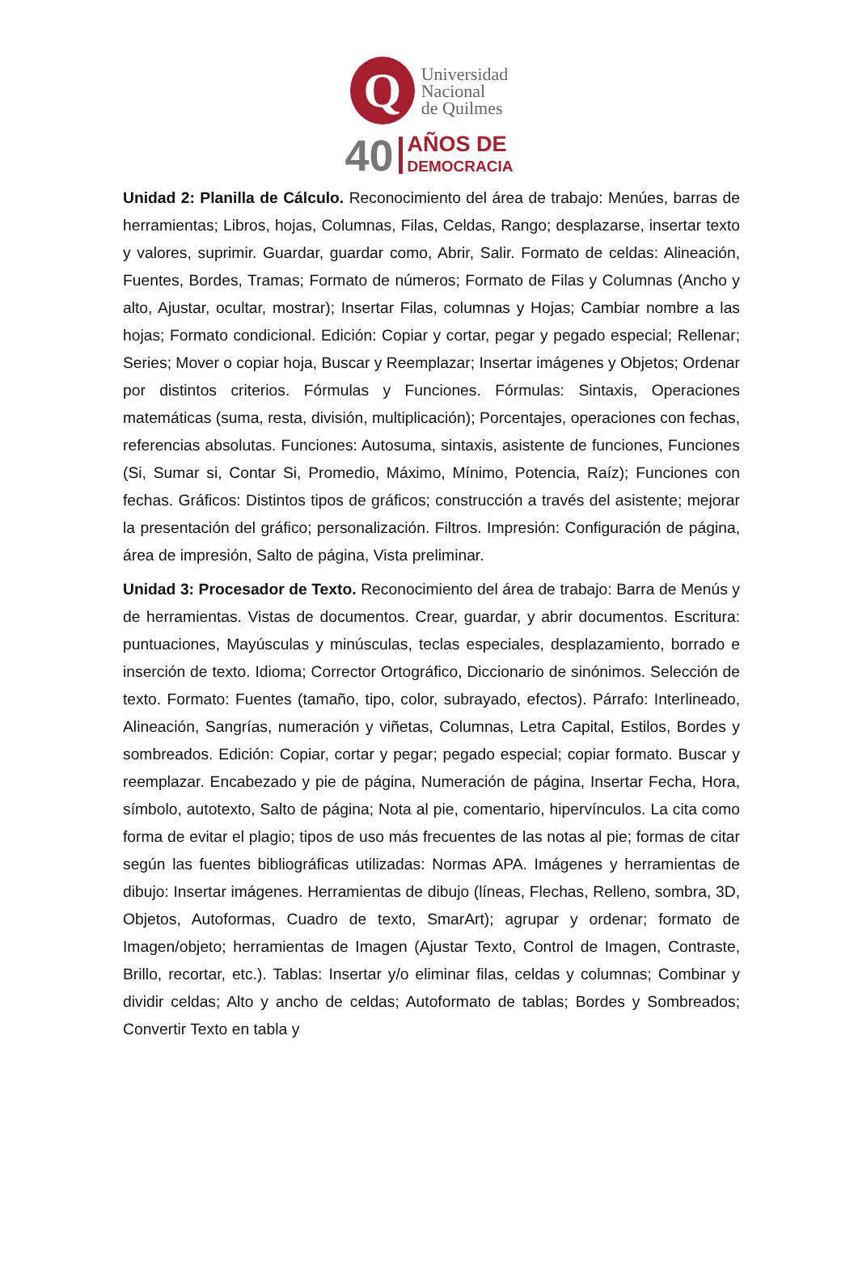Q
Universidad
Nacional
de Quilmes
40
AÑOS DE
DEMOCRACIA
Unidad 2: Planilla de Cálculo. Reconocimiento del área de trabajo: Menúes, barras de herramientas; Libros, hojas, Columnas, Filas, Celdas, Rango; desplazarse, insertar texto y valores, suprimir. Guardar, guardar como, Abrir, Salir. Formato de celdas: Alineación, Fuentes, Bordes, Tramas; Formato de números; Formato de Filas y Columnas (Ancho y alto, Ajustar, ocultar, mostrar); Insertar Filas, columnas y Hojas; Cambiar nombre a las hojas; Formato condicional. Edición: Copiar y cortar, pegar y pegado especial; Rellenar; Series; Mover o copiar hoja, Buscar y Reemplazar; Insertar imágenes y Objetos; Ordenar por distintos criterios. Fórmulas y Funciones. Fórmulas: Sintaxis, Operaciones matemáticas (suma, resta, división, multiplicación); Porcentajes, operaciones con fechas, referencias absolutas. Funciones: Autosuma, sintaxis, asistente de funciones, Funciones (Si, Sumar si, Contar Si, Promedio, Máximo, Mínimo, Potencia, Raíz); Funciones con fechas. Gráficos: Distintos tipos de gráficos; construcción a través del asistente; mejorar la presentación del gráfico; personalización. Filtros. Impresión: Configuración de página, área de impresión, Salto de página, Vista preliminar.
Unidad 3: Procesador de Texto. Reconocimiento del área de trabajo: Barra de Menús y de herramientas. Vistas de documentos. Crear, guardar, y abrir documentos. Escritura: puntuaciones, Mayúsculas y minúsculas, teclas especiales, desplazamiento, borrado e inserción de texto. Idioma; Corrector Ortográfico, Diccionario de sinónimos. Selección de texto. Formato: Fuentes (tamaño, tipo, color, subrayado, efectos). Párrafo: Interlineado, Alineación, Sangrías, numeración y viñetas, Columnas, Letra Capital, Estilos, Bordes y sombreados. Edición: Copiar, cortar y pegar; pegado especial; copiar formato. Buscar y reemplazar. Encabezado y pie de página, Numeración de página, Insertar Fecha, Hora, símbolo, autotexto, Salto de página; Nota al pie, comentario, hipervínculos. La cita como forma de evitar el plagio; tipos de uso más frecuentes de las notas al pie; formas de citar según las fuentes bibliográficas utilizadas: Normas APA. Imágenes y herramientas de dibujo: Insertar imágenes. Herramientas de dibujo (líneas, Flechas, Relleno, sombra, 3D, Objetos, Autoformas, Cuadro de texto, SmarArt); agrupar y ordenar; formato de Imagen/objeto; herramientas de Imagen (Ajustar Texto, Control de Imagen, Contraste, Brillo, recortar, etc.). Tablas: Insertar y/o eliminar filas, celdas y columnas; Combinar y dividir celdas; Alto y ancho de celdas; Autoformato de tablas; Bordes y Sombreados; Convertir Texto en tabla y